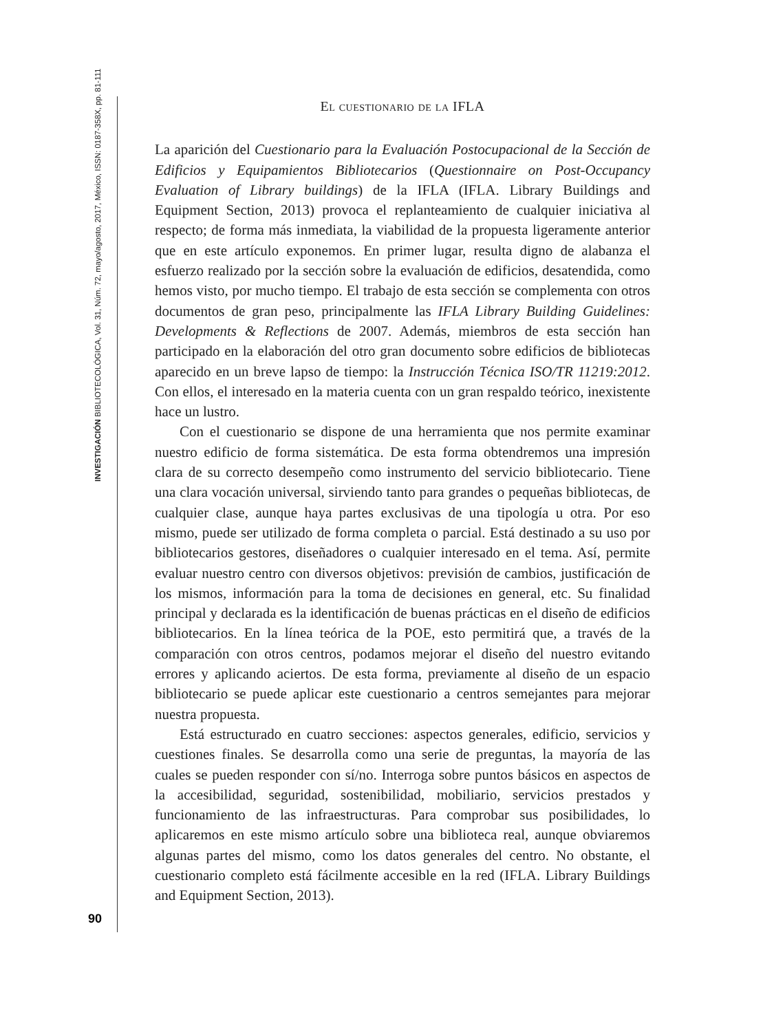INVESTIGACIÓN BIBLIOTECOLÓGICA, Vol. 31, Núm. 72, mayo/agosto, 2017, México, ISSN: 0187-358X, pp. 81-111
90
El cuestionario de la IFLA
La aparición del Cuestionario para la Evaluación Postocupacional de la Sección de Edificios y Equipamientos Bibliotecarios (Questionnaire on Post-Occupancy Evaluation of Library buildings) de la IFLA (IFLA. Library Buildings and Equipment Section, 2013) provoca el replanteamiento de cualquier iniciativa al respecto; de forma más inmediata, la viabilidad de la propuesta ligeramente anterior que en este artículo exponemos. En primer lugar, resulta digno de alabanza el esfuerzo realizado por la sección sobre la evaluación de edificios, desatendida, como hemos visto, por mucho tiempo. El trabajo de esta sección se complementa con otros documentos de gran peso, principalmente las IFLA Library Building Guidelines: Developments & Reflections de 2007. Además, miembros de esta sección han participado en la elaboración del otro gran documento sobre edificios de bibliotecas aparecido en un breve lapso de tiempo: la Instrucción Técnica ISO/TR 11219:2012. Con ellos, el interesado en la materia cuenta con un gran respaldo teórico, inexistente hace un lustro.
Con el cuestionario se dispone de una herramienta que nos permite examinar nuestro edificio de forma sistemática. De esta forma obtendremos una impresión clara de su correcto desempeño como instrumento del servicio bibliotecario. Tiene una clara vocación universal, sirviendo tanto para grandes o pequeñas bibliotecas, de cualquier clase, aunque haya partes exclusivas de una tipología u otra. Por eso mismo, puede ser utilizado de forma completa o parcial. Está destinado a su uso por bibliotecarios gestores, diseñadores o cualquier interesado en el tema. Así, permite evaluar nuestro centro con diversos objetivos: previsión de cambios, justificación de los mismos, información para la toma de decisiones en general, etc. Su finalidad principal y declarada es la identificación de buenas prácticas en el diseño de edificios bibliotecarios. En la línea teórica de la POE, esto permitirá que, a través de la comparación con otros centros, podamos mejorar el diseño del nuestro evitando errores y aplicando aciertos. De esta forma, previamente al diseño de un espacio bibliotecario se puede aplicar este cuestionario a centros semejantes para mejorar nuestra propuesta.
Está estructurado en cuatro secciones: aspectos generales, edificio, servicios y cuestiones finales. Se desarrolla como una serie de preguntas, la mayoría de las cuales se pueden responder con sí/no. Interroga sobre puntos básicos en aspectos de la accesibilidad, seguridad, sostenibilidad, mobiliario, servicios prestados y funcionamiento de las infraestructuras. Para comprobar sus posibilidades, lo aplicaremos en este mismo artículo sobre una biblioteca real, aunque obviaremos algunas partes del mismo, como los datos generales del centro. No obstante, el cuestionario completo está fácilmente accesible en la red (IFLA. Library Buildings and Equipment Section, 2013).